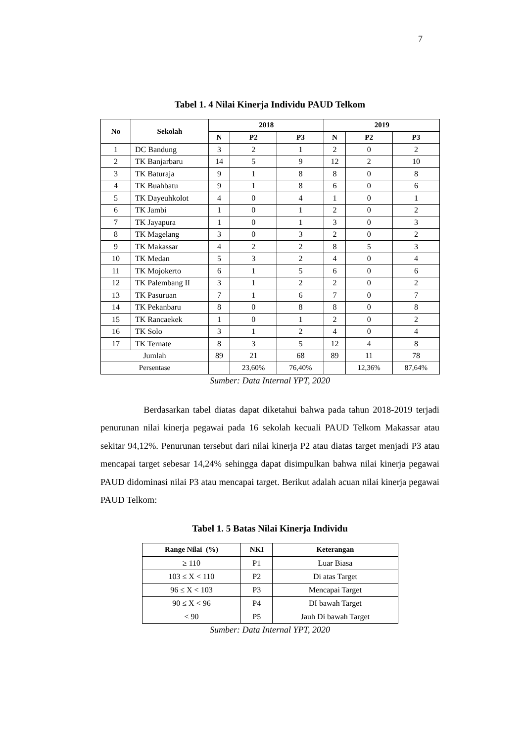7
Tabel 1. 4 Nilai Kinerja Individu PAUD Telkom
| No | Sekolah | 2018 | | | 2019 | | |
| --- | --- | --- | --- | --- | --- | --- | --- |
| | | N | P2 | P3 | N | P2 | P3 |
| 1 | DC Bandung | 3 | 2 | 1 | 2 | 0 | 2 |
| 2 | TK Banjarbaru | 14 | 5 | 9 | 12 | 2 | 10 |
| 3 | TK Baturaja | 9 | 1 | 8 | 8 | 0 | 8 |
| 4 | TK Buahbatu | 9 | 1 | 8 | 6 | 0 | 6 |
| 5 | TK Dayeuhkolot | 4 | 0 | 4 | 1 | 0 | 1 |
| 6 | TK Jambi | 1 | 0 | 1 | 2 | 0 | 2 |
| 7 | TK Jayapura | 1 | 0 | 1 | 3 | 0 | 3 |
| 8 | TK Magelang | 3 | 0 | 3 | 2 | 0 | 2 |
| 9 | TK Makassar | 4 | 2 | 2 | 8 | 5 | 3 |
| 10 | TK Medan | 5 | 3 | 2 | 4 | 0 | 4 |
| 11 | TK Mojokerto | 6 | 1 | 5 | 6 | 0 | 6 |
| 12 | TK Palembang II | 3 | 1 | 2 | 2 | 0 | 2 |
| 13 | TK Pasuruan | 7 | 1 | 6 | 7 | 0 | 7 |
| 14 | TK Pekanbaru | 8 | 0 | 8 | 8 | 0 | 8 |
| 15 | TK Rancaekek | 1 | 0 | 1 | 2 | 0 | 2 |
| 16 | TK Solo | 3 | 1 | 2 | 4 | 0 | 4 |
| 17 | TK Ternate | 8 | 3 | 5 | 12 | 4 | 8 |
| Jumlah | | 89 | 21 | 68 | 89 | 11 | 78 |
| Persentase | | | 23,60% | 76,40% | | 12,36% | 87,64% |
Sumber: Data Internal YPT, 2020
Berdasarkan tabel diatas dapat diketahui bahwa pada tahun 2018-2019 terjadi penurunan nilai kinerja pegawai pada 16 sekolah kecuali PAUD Telkom Makassar atau sekitar 94,12%. Penurunan tersebut dari nilai kinerja P2 atau diatas target menjadi P3 atau mencapai target sebesar 14,24% sehingga dapat disimpulkan bahwa nilai kinerja pegawai PAUD didominasi nilai P3 atau mencapai target. Berikut adalah acuan nilai kinerja pegawai PAUD Telkom:
Tabel 1. 5 Batas Nilai Kinerja Individu
| Range Nilai (%) | NKI | Keterangan |
| --- | --- | --- |
| ≥ 110 | P1 | Luar Biasa |
| 103 ≤ X < 110 | P2 | Di atas Target |
| 96 ≤ X < 103 | P3 | Mencapai Target |
| 90 ≤ X < 96 | P4 | DI bawah Target |
| < 90 | P5 | Jauh Di bawah Target |
Sumber: Data Internal YPT, 2020